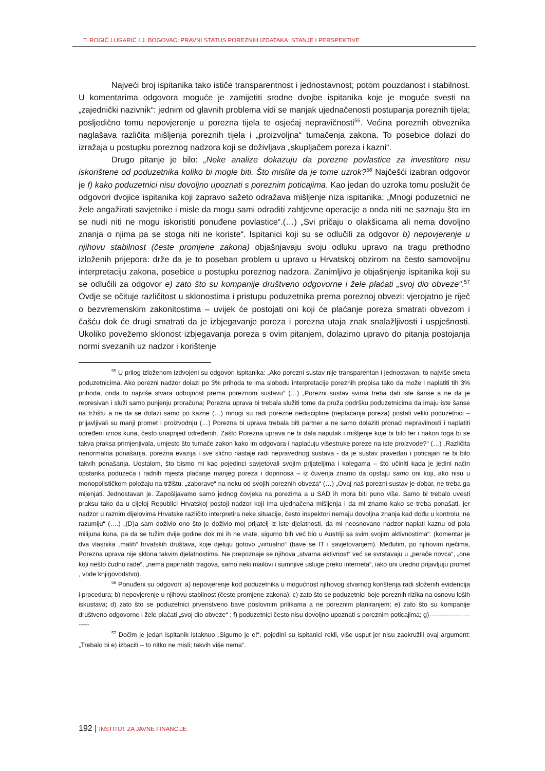T. ROGIĆ LUGARIĆ I J. BOGOVAC: PRAVNI STATUS POREZNIH IZDATAKA: STANJE I PERSPEKTIVE
Najveći broj ispitanika tako ističe transparentnost i jednostavnost; potom pouzdanost i stabilnost. U komentarima odgovora moguće je zamijetiti srodne dvojbe ispitanika koje je moguće svesti na „zajednički nazivnik“: jednim od glavnih problema vidi se manjak ujednačenosti postupanja poreznih tijela; posljedično tomu nepovjerenje u porezna tijela te osjećaj nepravičnosti<sup>55</sup>. Većina poreznih obveznika naglašava različita mišljenja poreznih tijela i „proizvoljna“ tumačenja zakona. To posebice dolazi do izražaja u postupku poreznog nadzora koji se doživljava „skupljačem poreza i kazni“.
Drugo pitanje je bilo: „Neke analize dokazuju da porezne povlastice za investitore nisu iskorištene od poduzetnika koliko bi mogle biti. Što mislite da je tome uzrok?<sup>56</sup> Najčešći izabran odgovor je f) kako poduzetnici nisu dovoljno upoznati s poreznim poticajima. Kao jedan do uzroka tomu poslužit će odgovori dvojice ispitanika koji zapravo sažeto odražava mišljenje niza ispitanika: „Mnogi poduzetnici ne žele angažirati savjetnike i misle da mogu sami odraditi zahtjevne operacije a onda niti ne saznaju što im se nudi niti ne mogu iskoristiti ponuđene povlastice“.(…) „Svi pričaju o olakšicama ali nema dovoljno znanja o njima pa se stoga niti ne koriste“. Ispitanici koji su se odlučili za odgovor b) nepovjerenje u njihovu stabilnost (česte promjene zakona) objašnjavaju svoju odluku upravo na tragu prethodno izloženih prijepora: drže da je to poseban problem u upravo u Hrvatskoj obzirom na često samovoljnu interpretaciju zakona, posebice u postupku poreznog nadzora. Zanimljivo je objašnjenje ispitanika koji su se odlučili za odgovor e) zato što su kompanije društveno odgovorne i žele plaćati „svoj dio obveze“.<sup>57</sup> Ovdje se očituje različitost u sklonostima i pristupu poduzetnika prema poreznoj obvezi: vjerojatno je riječ o bezvremenskim zakonitostima – uvijek će postojati oni koji će plaćanje poreza smatrati obvezom i čašću dok će drugi smatrati da je izbjegavanje poreza i porezna utaja znak snalažljivosti i uspješnosti. Ukoliko povežemo sklonost izbjegavanja poreza s ovim pitanjem, dolazimo upravo do pitanja postojanja normi svezanih uz nadzor i korištenje
<sup>55</sup> U prilog izloženom izdvojeni su odgovori ispitanika: „Ako porezni sustav nije transparentan i jednostavan, to najviše smeta poduzetnicima. Ako porezni nadzor dolazi po 3% prihoda te ima slobodu interpretacije poreznih propisa tako da može i naplatiti tih 3% prihoda, onda to najviše stvara odbojnost prema poreznom sustavu“ (…) „Porezni sustav svima treba dati iste šanse a ne da je represivan i služi samo punjenju proračuna; Porezna uprava bi trebala služiti tome da pruža podršku poduzetnicima da imaju iste šanse na tržištu a ne da se dolazi samo po kazne (…) mnogi su radi porezne nediscipline (neplaćanja poreza) postali veliki poduzetnici – prijavljivali su manji promet i proizvodnju (…) Porezna bi uprava trebala biti partner a ne samo dolaziti pronaći nepravilnosti i naplatiti određeni iznos kuna, često unaprijed određenih. Zašto Porezna uprava ne bi dala naputak i mišljenje koje bi bilo fer i nakon toga bi se takva praksa primjenjivala, umjesto što tumače zakon kako im odgovara i naplaćuju višestruke poreze na iste proizvode?“ (…) „Različita nenormalna ponašanja, porezna evazija i sve slično nastaje radi nepravednog sustava - da je sustav pravedan i poticajan ne bi bilo takvih ponašanja. Uostalom, što bismo mi kao pojedinci savjetovali svojim prijateljima i kolegama – što učiniti kada je jedini način opstanka poduzeća i radnih mjesta plaćanje manjeg poreza i doprinosa – iz čuvenja znamo da opstaju samo oni koji, ako nisu u monopolističkom položaju na tržištu, „zaborave“ na neku od svojih poreznih obveza“ (…) „Ovaj naš porezni sustav je dobar, ne treba ga mijenjati. Jednostavan je. Zapošljavamo samo jednog čovjeka na porezima a u SAD ih mora biti puno više. Samo bi trebalo uvesti praksu tako da u cijeloj Republici Hrvatskoj postoji nadzor koji ima ujednačena mišljenja i da mi znamo kako se treba ponašati, jer nadzor u raznim dijelovima Hrvatske različito interpretira neke situacije, često inspektori nemaju dovoljna znanja kad dođu u kontrolu, ne razumiju“ (….) „(D)a sam doživio ono što je doživio moj prijatelj iz iste djelatnosti, da mi neosnovano nadzor naplati kaznu od pola milijuna kuna, pa da se tužim dvije godine dok mi ih ne vrate, sigurno bih već bio u Austriji sa svim svojim aktivnostima“. (komentar je dva vlasnika „malih“ hrvatskih društava, koje djeluju gotovo „virtualno“ (bave se IT i savjetovanjem). Međutim, po njihovim riječima, Porezna uprava nije sklona takvim djelatnostima. Ne prepoznaje se njihova „stvarna aktivnost“ već se svrstavaju u „perače novca“, „one koji nešto čudno rade“, „nema papirnatih tragova, samo neki mailovi i sumnjive usluge preko interneta“, iako oni uredno prijavljuju promet , vode knjigovodstvo).
<sup>56</sup> Ponuđeni su odgovori: a) nepovjerenje kod poduzetnika u mogućnost njihovog stvarnog korištenja radi složenih evidencija i procedura; b) nepovjerenje u njihovu stabilnost (česte promjene zakona); c) zato što se poduzetnici boje poreznih rizika na osnovu loših iskustava; d) zato što se poduzetnici prvenstveno bave poslovnim prilikama a ne poreznim planiranjem; e) zato što su kompanije društveno odgovorne i žele plaćati „svoj dio obveze“ ; f) poduzetnici često nisu dovoljno upoznati s poreznim poticajima; g)------------------------
<sup>57</sup> Dočim je jedan ispitanik istaknuo „Sigurno je e!“, pojedini su ispitanici rekli, više usput jer nisu zaokružili ovaj argument: „Trebalo bi e) izbaciti – to nitko ne misli; takvih više nema“.
192 | INSTITUT ZA JAVNE FINANCIJE